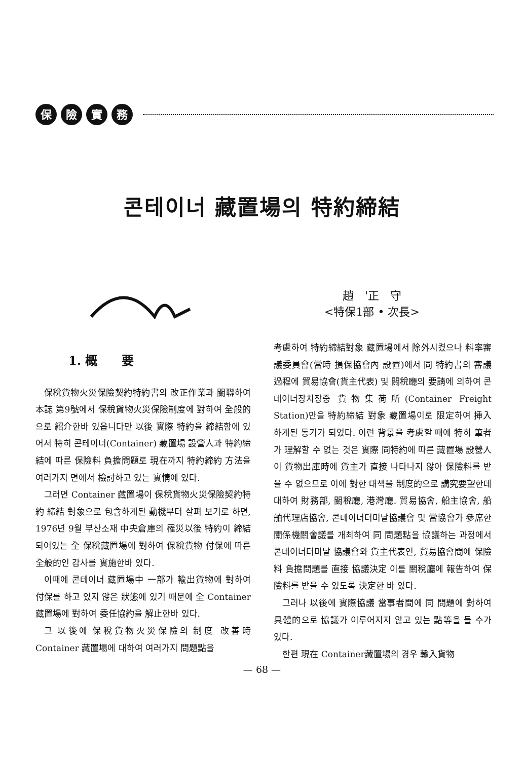保險實務
콘테이너 藏置場의 特約締結
趙　'正　守
<特保1部 • 次長>
1. 概　　要
保稅貨物火災保險契約特約書의 改正作業과 關聯하여 本誌 第9號에서 保稅貨物火災保險制度에 對하여 全般的으로 紹介한바 있읍니다만 以後 實際 特約을 締結함에 있어서 特히 콘테이너(Container) 藏置場 設營人과 特約締結에 따른 保險料 負擔問題로 現在까지 特約締約 方法을 여러가지 면에서 檢討하고 있는 實情에 있다.
그러면 Container 藏置場이 保稅貨物火災保險契約特約 締結 對象으로 包含하게된 動機부터 살펴 보기로 하면, 1976년 9월 부산소재 中央倉庫의 罹災以後 特約이 締結 되어있는 全 保稅藏置場에 對하여 保稅貨物 付保에 따른 全般的인 감사를 實施한바 있다.
이때에 콘테이너 藏置場中 一部가 輸出貨物에 對하여 付保를 하고 있지 않은 狀態에 있기 때문에 全 Container藏置場에 對하여 委任協約을 解止한바 있다.
그 以後에 保稅貨物火災保險의 制度 改善時 Container 藏置場에 대하여 여러가지 問題點을
考慮하여 特約締結對象 藏置場에서 除外시켰으나 料率審議委員會(當時 損保協會內 設置)에서 同 特約書의 審議 過程에 貿易協會(貨主代表) 및 關稅廳의 要請에 의하여 콘테이너장치장중 貨物集荷所(Container Freight Station)만을 特約締結 對象 藏置場이로 限定하여 挿入 하게된 동기가 되었다. 이런 背景을 考慮할 때에 特히 筆者가 理解할 수 없는 것은 實際 同特約에 따른 藏置場 設營人이 貨物出庫時에 貨主가 直接 나타나지 않아 保險料를 받을 수 없으므로 이에 對한 대책을 制度的으로 講究要望한데 대하여 財務部, 關稅廳, 港灣廳. 貿易協會, 船主協會, 船舶代理店協會, 콘테이너터미날協議會 및 當協會가 參席한 關係機關會議를 개최하여 同 問題點을 協議하는 과정에서 콘테이너터미날 協議會와 貨主代表인, 貿易協會間에 保險料 負擔問題를 直接 協議決定 이를 關稅廳에 報告하여 保險料를 받을 수 있도록 決定한 바 있다.
그러나 以後에 實際協議 當事者間에 同 問題에 對하여 具體的으로 協議가 이루어지지 않고 있는 點等을 들 수가 있다.
한편 現在 Container藏置場의 경우 輸入貨物
— 68 —